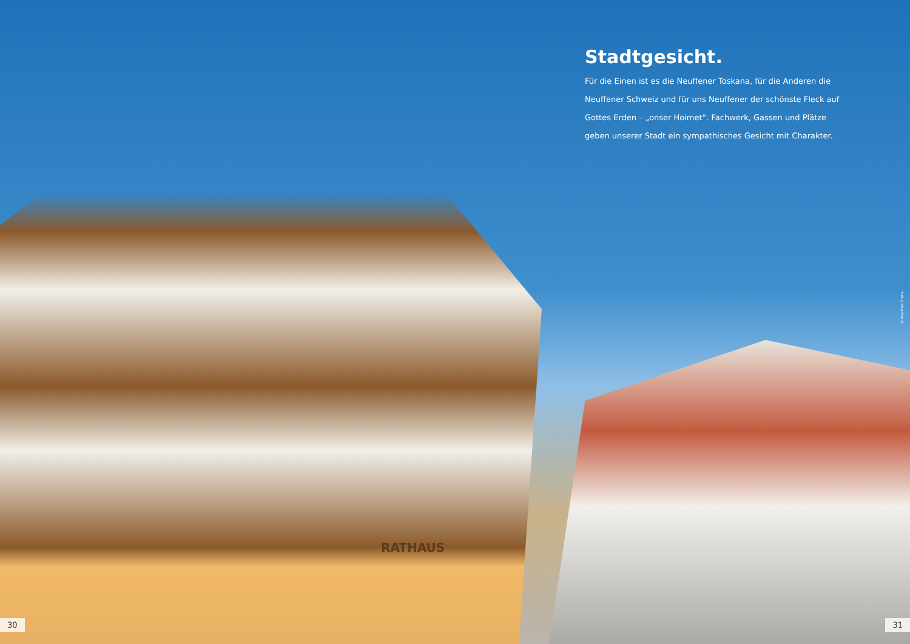RATHAUS
Stadtgesicht.
Für die Einen ist es die Neuffener Toskana, für die Anderen die Neuffener Schweiz und für uns Neuffener der schönste Fleck auf Gottes Erden – „onser Hoimet“. Fachwerk, Gassen und Plätze geben unserer Stadt ein sympathisches Gesicht mit Charakter.
© Manfred Grohe
30 31